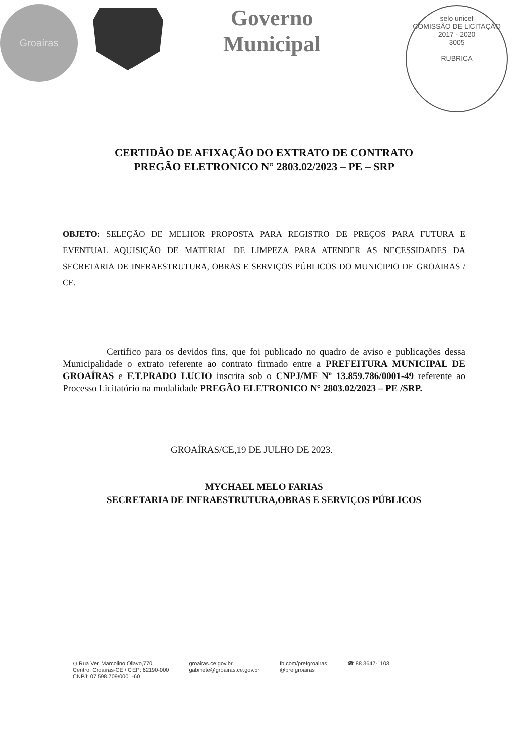Groaíras
Governo
Municipal
selo unicef
COMISSÃO DE LICITAÇÃO
2017 - 2020
3005
RUBRICA
CERTIDÃO DE AFIXAÇÃO DO EXTRATO DE CONTRATO
PREGÃO ELETRONICO N° 2803.02/2023 – PE – SRP
OBJETO: SELEÇÃO DE MELHOR PROPOSTA PARA REGISTRO DE PREÇOS PARA FUTURA E EVENTUAL AQUISIÇÃO DE MATERIAL DE LIMPEZA PARA ATENDER AS NECESSIDADES DA SECRETARIA DE INFRAESTRUTURA, OBRAS E SERVIÇOS PÚBLICOS DO MUNICIPIO DE GROAIRAS / CE.
Certifico para os devidos fins, que foi publicado no quadro de aviso e publicações dessa Municipalidade o extrato referente ao contrato firmado entre a PREFEITURA MUNICIPAL DE GROAÍRAS e F.T.PRADO LUCIO inscrita sob o CNPJ/MF Nº 13.859.786/0001-49 referente ao Processo Licitatório na modalidade PREGÃO ELETRONICO N° 2803.02/2023 – PE /SRP.
GROAÍRAS/CE,19 DE JULHO DE 2023.
MYCHAEL MELO FARIAS
SECRETARIA DE INFRAESTRUTURA,OBRAS E SERVIÇOS PÚBLICOS
⊙ Rua Ver. Marcolino Olavo,770
Centro, Groaíras-CE / CEP: 62190-000
CNPJ: 07.598.709/0001-60
groairas.ce.gov.br
gabinete@groairas.ce.gov.br
fb.com/prefgroairas
@prefgroairas
☎ 88 3647-1103